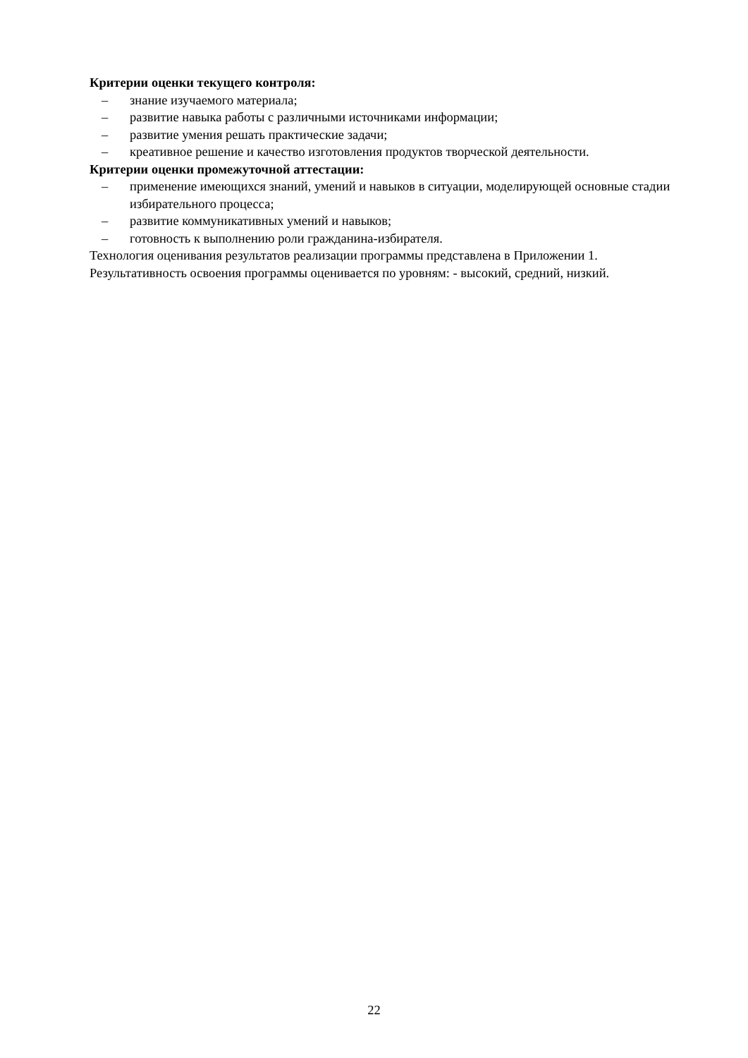Критерии оценки текущего контроля:
– знание изучаемого материала;
– развитие навыка работы с различными источниками информации;
– развитие умения решать практические задачи;
– креативное решение и качество изготовления продуктов творческой деятельности.
Критерии оценки промежуточной аттестации:
– применение имеющихся знаний, умений и навыков в ситуации, моделирующей основные стадии избирательного процесса;
– развитие коммуникативных умений и навыков;
– готовность к выполнению роли гражданина-избирателя.
Технология оценивания результатов реализации программы представлена в Приложении 1.
Результативность освоения программы оценивается по уровням: - высокий, средний, низкий.
22